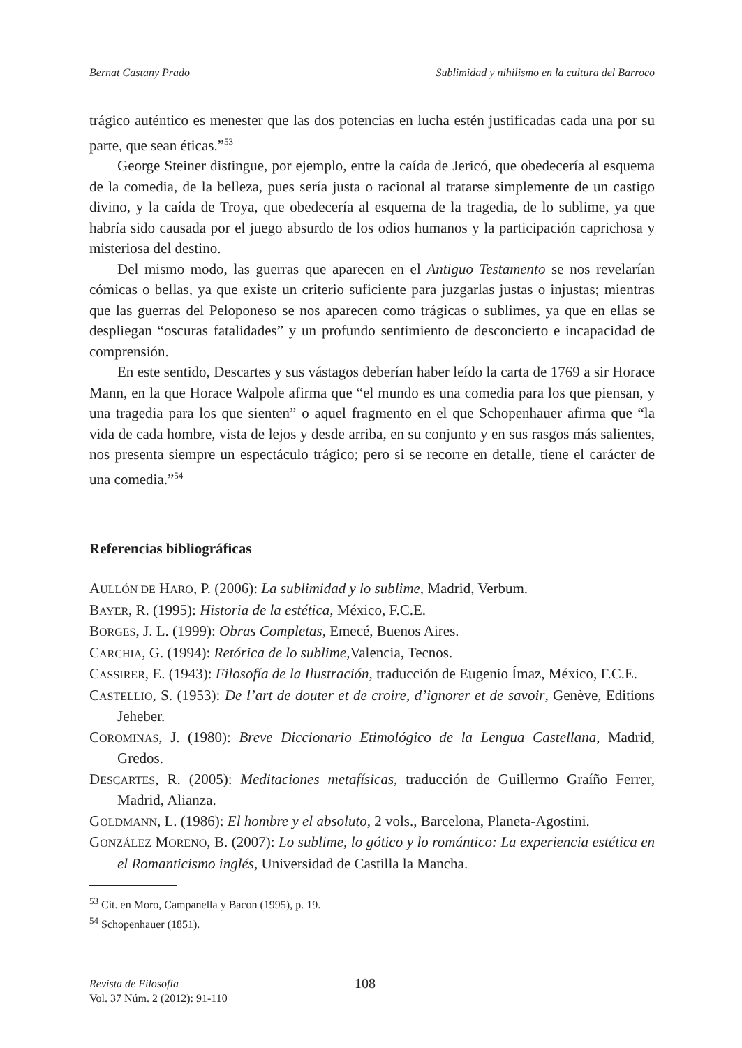Bernat Castany Prado Sublimidad y nihilismo en la cultura del Barroco
trágico auténtico es menester que las dos potencias en lucha estén justificadas cada una por su parte, que sean éticas.”<sup>53</sup>
George Steiner distingue, por ejemplo, entre la caída de Jericó, que obedecería al esquema de la comedia, de la belleza, pues sería justa o racional al tratarse simplemente de un castigo divino, y la caída de Troya, que obedecería al esquema de la tragedia, de lo sublime, ya que habría sido causada por el juego absurdo de los odios humanos y la participación caprichosa y misteriosa del destino.
Del mismo modo, las guerras que aparecen en el Antiguo Testamento se nos revelarían cómicas o bellas, ya que existe un criterio suficiente para juzgarlas justas o injustas; mientras que las guerras del Peloponeso se nos aparecen como trágicas o sublimes, ya que en ellas se despliegan “oscuras fatalidades” y un profundo sentimiento de desconcierto e incapacidad de comprensión.
En este sentido, Descartes y sus vástagos deberían haber leído la carta de 1769 a sir Horace Mann, en la que Horace Walpole afirma que “el mundo es una comedia para los que piensan, y una tragedia para los que sienten” o aquel fragmento en el que Schopenhauer afirma que “la vida de cada hombre, vista de lejos y desde arriba, en su conjunto y en sus rasgos más salientes, nos presenta siempre un espectáculo trágico; pero si se recorre en detalle, tiene el carácter de una comedia.”<sup>54</sup>
Referencias bibliográficas
AULLÓN DE HARO, P. (2006): La sublimidad y lo sublime, Madrid, Verbum.
BAYER, R. (1995): Historia de la estética, México, F.C.E.
BORGES, J. L. (1999): Obras Completas, Emecé, Buenos Aires.
CARCHIA, G. (1994): Retórica de lo sublime, Valencia, Tecnos.
CASSIRER, E. (1943): Filosofía de la Ilustración, traducción de Eugenio Ímaz, México, F.C.E.
CASTELLIO, S. (1953): De l’art de douter et de croire, d’ignorer et de savoir, Genève, Editions Jeheber.
COROMINAS, J. (1980): Breve Diccionario Etimológico de la Lengua Castellana, Madrid, Gredos.
DESCARTES, R. (2005): Meditaciones metafísicas, traducción de Guillermo Graíño Ferrer, Madrid, Alianza.
GOLDMANN, L. (1986): El hombre y el absoluto, 2 vols., Barcelona, Planeta-Agostini.
GONZÁLEZ MORENO, B. (2007): Lo sublime, lo gótico y lo romántico: La experiencia estética en el Romanticismo inglés, Universidad de Castilla la Mancha.
<sup>53</sup> Cit. en Moro, Campanella y Bacon (1995), p. 19.
<sup>54</sup> Schopenhauer (1851).
Revista de Filosofía
Vol. 37 Núm. 2 (2012): 91-110
108